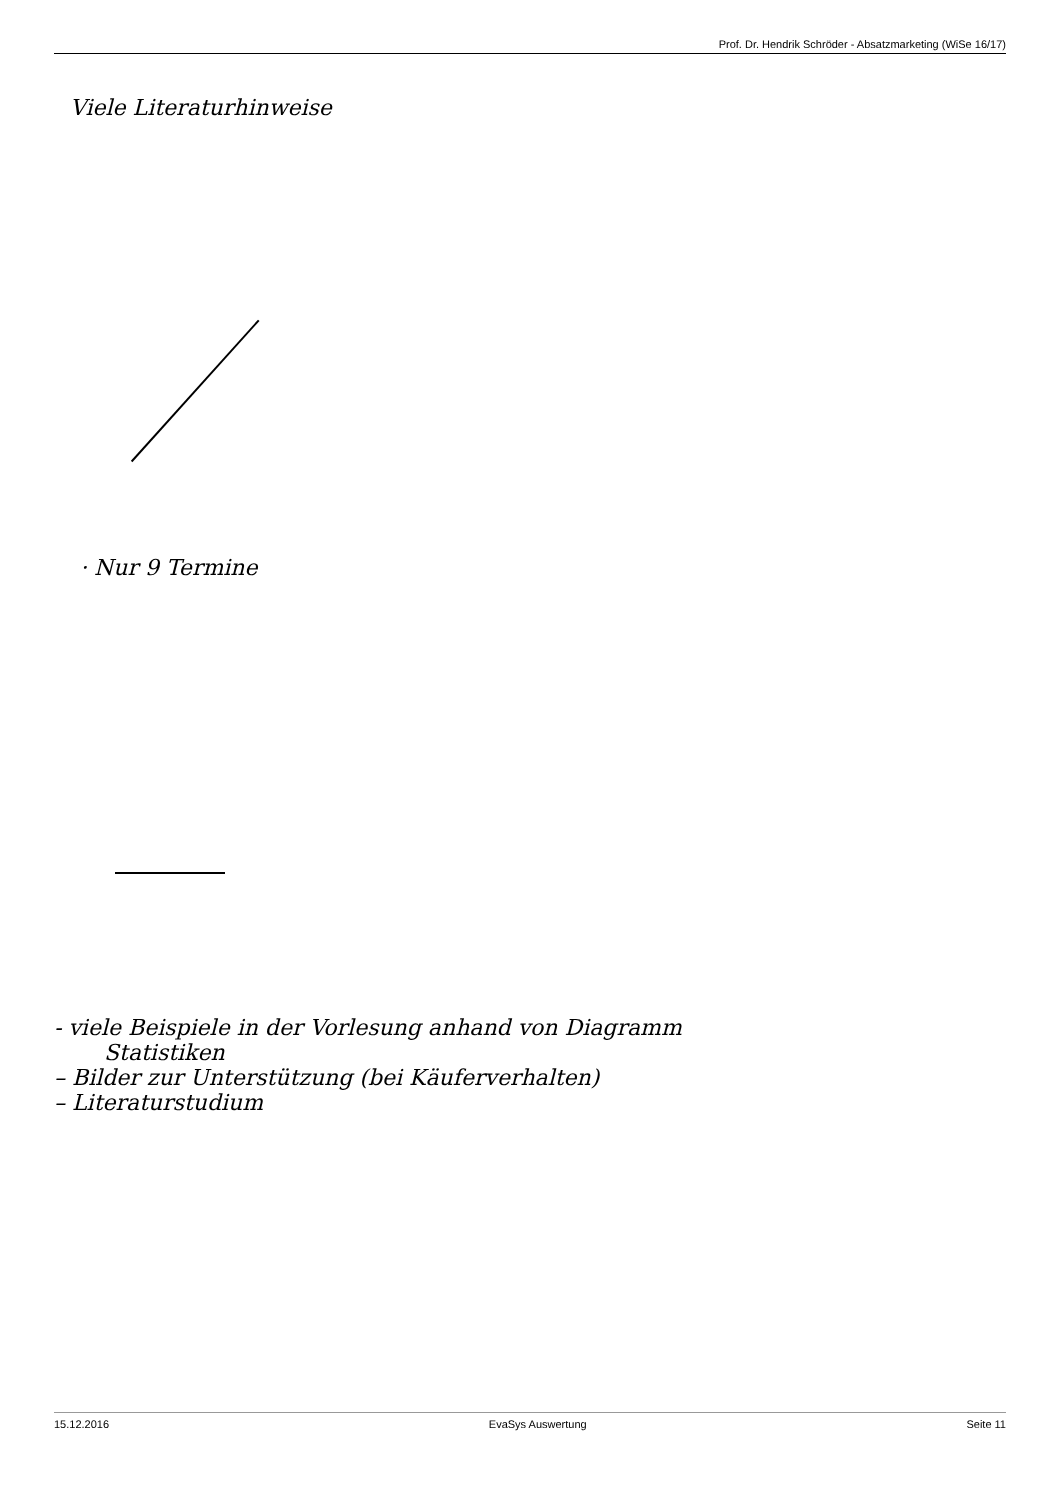Prof. Dr. Hendrik Schröder - Absatzmarketing (WiSe 16/17)
Viele Literaturhinweise
· Nur 9 Termine
- viele Beispiele in der Vorlesung anhand von Diagramm
Statistiken
– Bilder zur Unterstützung (bei Käuferverhalten)
– Literaturstudium
15.12.2016 EvaSys Auswertung Seite 11